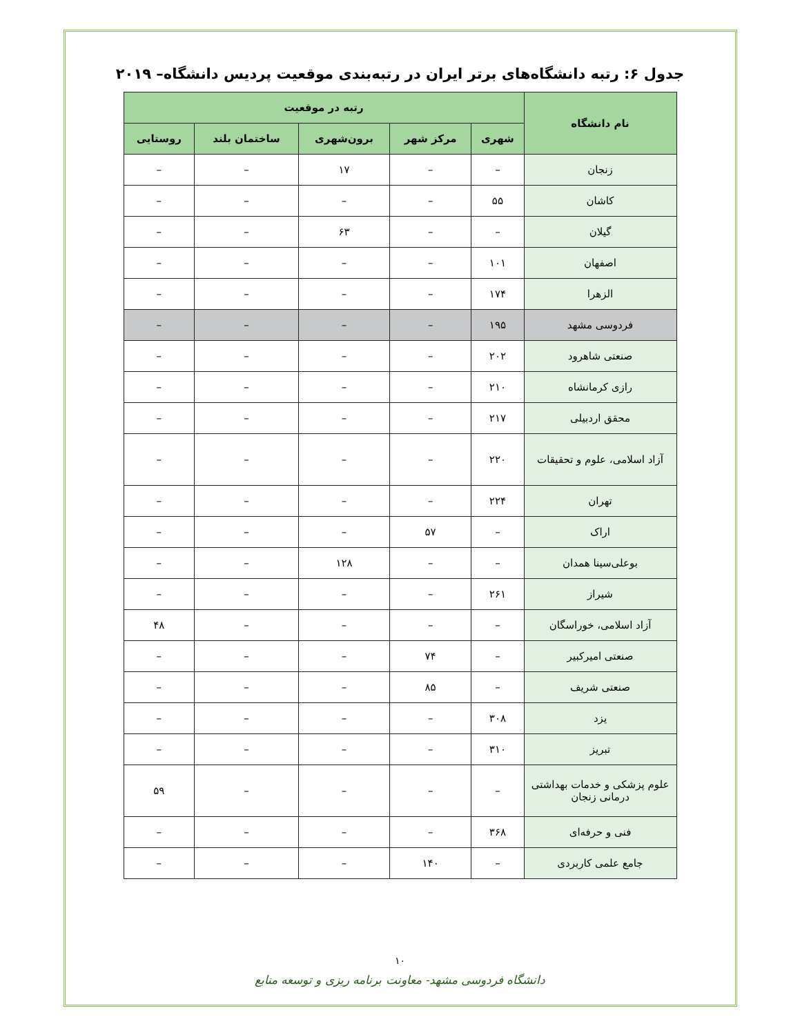جدول ۶: رتبه دانشگاه‌های برتر ایران در رتبه‌بندی موقعیت پردیس دانشگاه– ۲۰۱۹
| نام دانشگاه | رتبه در موقعیت | | | | |
| --- | --- | --- | --- | --- | --- |
| | شهری | مرکز شهر | برون‌شهری | ساختمان بلند | روستایی |
| زنجان | – | – | ۱۷ | – | – |
| کاشان | ۵۵ | – | – | – | – |
| گیلان | – | – | ۶۳ | – | – |
| اصفهان | ۱۰۱ | – | – | – | – |
| الزهرا | ۱۷۴ | – | – | – | – |
| فردوسی مشهد | ۱۹۵ | – | – | – | – |
| صنعتی شاهرود | ۲۰۲ | – | – | – | – |
| رازی کرمانشاه | ۲۱۰ | – | – | – | – |
| محقق اردبیلی | ۲۱۷ | – | – | – | – |
| آزاد اسلامی، علوم و تحقیقات | ۲۲۰ | – | – | – | – |
| تهران | ۲۲۴ | – | – | – | – |
| اراک | – | ۵۷ | – | – | – |
| بوعلی‌سینا همدان | – | – | ۱۲۸ | – | – |
| شیراز | ۲۶۱ | – | – | – | – |
| آزاد اسلامی، خوراسگان | – | – | – | – | ۴۸ |
| صنعتی امیرکبیر | – | ۷۴ | – | – | – |
| صنعتی شریف | – | ۸۵ | – | – | – |
| یزد | ۳۰۸ | – | – | – | – |
| تبریز | ۳۱۰ | – | – | – | – |
| علوم پزشکی و خدمات بهداشتی درمانی زنجان | – | – | – | – | ۵۹ |
| فنی و حرفه‌ای | ۳۶۸ | – | – | – | – |
| جامع علمی کاربردی | – | ۱۴۰ | – | – | – |
۱۰
دانشگاه فردوسی مشهد- معاونت برنامه ریزی و توسعه منابع